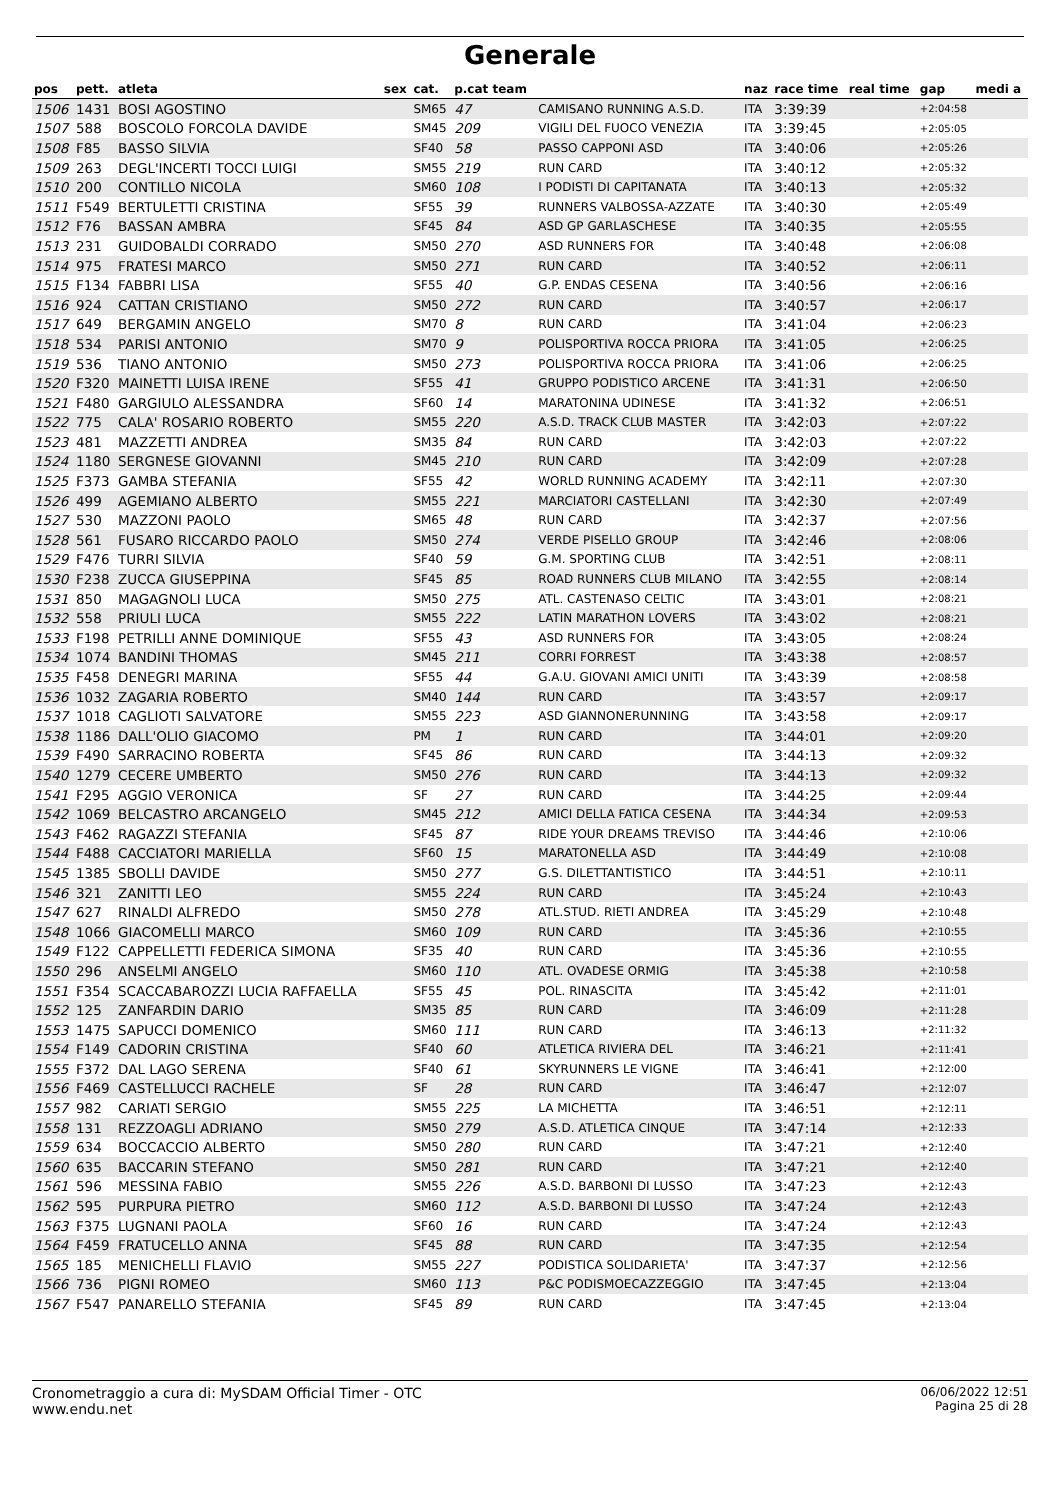Generale
| pos | pett. | atleta | sex | cat. | p.cat team | | naz | race time | real time | gap | medi a |
| --- | --- | --- | --- | --- | --- | --- | --- | --- | --- | --- | --- |
| 1506 | 1431 | BOSI AGOSTINO | | SM65 | 47 | CAMISANO RUNNING A.S.D. | ITA | 3:39:39 | | +2:04:58 | |
| 1507 | 588 | BOSCOLO FORCOLA DAVIDE | | SM45 | 209 | VIGILI DEL FUOCO VENEZIA | ITA | 3:39:45 | | +2:05:05 | |
| 1508 | F85 | BASSO SILVIA | | SF40 | 58 | PASSO CAPPONI ASD | ITA | 3:40:06 | | +2:05:26 | |
| 1509 | 263 | DEGL'INCERTI TOCCI LUIGI | | SM55 | 219 | RUN CARD | ITA | 3:40:12 | | +2:05:32 | |
| 1510 | 200 | CONTILLO NICOLA | | SM60 | 108 | I PODISTI DI CAPITANATA | ITA | 3:40:13 | | +2:05:32 | |
| 1511 | F549 | BERTULETTI CRISTINA | | SF55 | 39 | RUNNERS VALBOSSA-AZZATE | ITA | 3:40:30 | | +2:05:49 | |
| 1512 | F76 | BASSAN AMBRA | | SF45 | 84 | ASD GP GARLASCHESE | ITA | 3:40:35 | | +2:05:55 | |
| 1513 | 231 | GUIDOBALDI CORRADO | | SM50 | 270 | ASD RUNNERS FOR | ITA | 3:40:48 | | +2:06:08 | |
| 1514 | 975 | FRATESI MARCO | | SM50 | 271 | RUN CARD | ITA | 3:40:52 | | +2:06:11 | |
| 1515 | F134 | FABBRI LISA | | SF55 | 40 | G.P. ENDAS CESENA | ITA | 3:40:56 | | +2:06:16 | |
| 1516 | 924 | CATTAN CRISTIANO | | SM50 | 272 | RUN CARD | ITA | 3:40:57 | | +2:06:17 | |
| 1517 | 649 | BERGAMIN ANGELO | | SM70 | 8 | RUN CARD | ITA | 3:41:04 | | +2:06:23 | |
| 1518 | 534 | PARISI ANTONIO | | SM70 | 9 | POLISPORTIVA ROCCA PRIORA | ITA | 3:41:05 | | +2:06:25 | |
| 1519 | 536 | TIANO ANTONIO | | SM50 | 273 | POLISPORTIVA ROCCA PRIORA | ITA | 3:41:06 | | +2:06:25 | |
| 1520 | F320 | MAINETTI LUISA IRENE | | SF55 | 41 | GRUPPO PODISTICO ARCENE | ITA | 3:41:31 | | +2:06:50 | |
| 1521 | F480 | GARGIULO ALESSANDRA | | SF60 | 14 | MARATONINA UDINESE | ITA | 3:41:32 | | +2:06:51 | |
| 1522 | 775 | CALA' ROSARIO ROBERTO | | SM55 | 220 | A.S.D. TRACK CLUB MASTER | ITA | 3:42:03 | | +2:07:22 | |
| 1523 | 481 | MAZZETTI ANDREA | | SM35 | 84 | RUN CARD | ITA | 3:42:03 | | +2:07:22 | |
| 1524 | 1180 | SERGNESE GIOVANNI | | SM45 | 210 | RUN CARD | ITA | 3:42:09 | | +2:07:28 | |
| 1525 | F373 | GAMBA STEFANIA | | SF55 | 42 | WORLD RUNNING ACADEMY | ITA | 3:42:11 | | +2:07:30 | |
| 1526 | 499 | AGEMIANO ALBERTO | | SM55 | 221 | MARCIATORI CASTELLANI | ITA | 3:42:30 | | +2:07:49 | |
| 1527 | 530 | MAZZONI PAOLO | | SM65 | 48 | RUN CARD | ITA | 3:42:37 | | +2:07:56 | |
| 1528 | 561 | FUSARO RICCARDO PAOLO | | SM50 | 274 | VERDE PISELLO GROUP | ITA | 3:42:46 | | +2:08:06 | |
| 1529 | F476 | TURRI SILVIA | | SF40 | 59 | G.M. SPORTING CLUB | ITA | 3:42:51 | | +2:08:11 | |
| 1530 | F238 | ZUCCA GIUSEPPINA | | SF45 | 85 | ROAD RUNNERS CLUB MILANO | ITA | 3:42:55 | | +2:08:14 | |
| 1531 | 850 | MAGAGNOLI LUCA | | SM50 | 275 | ATL. CASTENASO CELTIC | ITA | 3:43:01 | | +2:08:21 | |
| 1532 | 558 | PRIULI LUCA | | SM55 | 222 | LATIN MARATHON LOVERS | ITA | 3:43:02 | | +2:08:21 | |
| 1533 | F198 | PETRILLI ANNE DOMINIQUE | | SF55 | 43 | ASD RUNNERS FOR | ITA | 3:43:05 | | +2:08:24 | |
| 1534 | 1074 | BANDINI THOMAS | | SM45 | 211 | CORRI FORREST | ITA | 3:43:38 | | +2:08:57 | |
| 1535 | F458 | DENEGRI MARINA | | SF55 | 44 | G.A.U. GIOVANI AMICI UNITI | ITA | 3:43:39 | | +2:08:58 | |
| 1536 | 1032 | ZAGARIA ROBERTO | | SM40 | 144 | RUN CARD | ITA | 3:43:57 | | +2:09:17 | |
| 1537 | 1018 | CAGLIOTI SALVATORE | | SM55 | 223 | ASD GIANNONERUNNING | ITA | 3:43:58 | | +2:09:17 | |
| 1538 | 1186 | DALL'OLIO GIACOMO | | PM | 1 | RUN CARD | ITA | 3:44:01 | | +2:09:20 | |
| 1539 | F490 | SARRACINO ROBERTA | | SF45 | 86 | RUN CARD | ITA | 3:44:13 | | +2:09:32 | |
| 1540 | 1279 | CECERE UMBERTO | | SM50 | 276 | RUN CARD | ITA | 3:44:13 | | +2:09:32 | |
| 1541 | F295 | AGGIO VERONICA | | SF | 27 | RUN CARD | ITA | 3:44:25 | | +2:09:44 | |
| 1542 | 1069 | BELCASTRO ARCANGELO | | SM45 | 212 | AMICI DELLA FATICA CESENA | ITA | 3:44:34 | | +2:09:53 | |
| 1543 | F462 | RAGAZZI STEFANIA | | SF45 | 87 | RIDE YOUR DREAMS TREVISO | ITA | 3:44:46 | | +2:10:06 | |
| 1544 | F488 | CACCIATORI MARIELLA | | SF60 | 15 | MARATONELLA ASD | ITA | 3:44:49 | | +2:10:08 | |
| 1545 | 1385 | SBOLLI DAVIDE | | SM50 | 277 | G.S. DILETTANTISTICO | ITA | 3:44:51 | | +2:10:11 | |
| 1546 | 321 | ZANITTI LEO | | SM55 | 224 | RUN CARD | ITA | 3:45:24 | | +2:10:43 | |
| 1547 | 627 | RINALDI ALFREDO | | SM50 | 278 | ATL.STUD. RIETI ANDREA | ITA | 3:45:29 | | +2:10:48 | |
| 1548 | 1066 | GIACOMELLI MARCO | | SM60 | 109 | RUN CARD | ITA | 3:45:36 | | +2:10:55 | |
| 1549 | F122 | CAPPELLETTI FEDERICA SIMONA | | SF35 | 40 | RUN CARD | ITA | 3:45:36 | | +2:10:55 | |
| 1550 | 296 | ANSELMI ANGELO | | SM60 | 110 | ATL. OVADESE ORMIG | ITA | 3:45:38 | | +2:10:58 | |
| 1551 | F354 | SCACCABAROZZI LUCIA RAFFAELLA | | SF55 | 45 | POL. RINASCITA | ITA | 3:45:42 | | +2:11:01 | |
| 1552 | 125 | ZANFARDIN DARIO | | SM35 | 85 | RUN CARD | ITA | 3:46:09 | | +2:11:28 | |
| 1553 | 1475 | SAPUCCI DOMENICO | | SM60 | 111 | RUN CARD | ITA | 3:46:13 | | +2:11:32 | |
| 1554 | F149 | CADORIN CRISTINA | | SF40 | 60 | ATLETICA RIVIERA DEL | ITA | 3:46:21 | | +2:11:41 | |
| 1555 | F372 | DAL LAGO SERENA | | SF40 | 61 | SKYRUNNERS LE VIGNE | ITA | 3:46:41 | | +2:12:00 | |
| 1556 | F469 | CASTELLUCCI RACHELE | | SF | 28 | RUN CARD | ITA | 3:46:47 | | +2:12:07 | |
| 1557 | 982 | CARIATI SERGIO | | SM55 | 225 | LA MICHETTA | ITA | 3:46:51 | | +2:12:11 | |
| 1558 | 131 | REZZOAGLI ADRIANO | | SM50 | 279 | A.S.D. ATLETICA CINQUE | ITA | 3:47:14 | | +2:12:33 | |
| 1559 | 634 | BOCCACCIO ALBERTO | | SM50 | 280 | RUN CARD | ITA | 3:47:21 | | +2:12:40 | |
| 1560 | 635 | BACCARIN STEFANO | | SM50 | 281 | RUN CARD | ITA | 3:47:21 | | +2:12:40 | |
| 1561 | 596 | MESSINA FABIO | | SM55 | 226 | A.S.D. BARBONI DI LUSSO | ITA | 3:47:23 | | +2:12:43 | |
| 1562 | 595 | PURPURA PIETRO | | SM60 | 112 | A.S.D. BARBONI DI LUSSO | ITA | 3:47:24 | | +2:12:43 | |
| 1563 | F375 | LUGNANI PAOLA | | SF60 | 16 | RUN CARD | ITA | 3:47:24 | | +2:12:43 | |
| 1564 | F459 | FRATUCELLO ANNA | | SF45 | 88 | RUN CARD | ITA | 3:47:35 | | +2:12:54 | |
| 1565 | 185 | MENICHELLI FLAVIO | | SM55 | 227 | PODISTICA SOLIDARIETA' | ITA | 3:47:37 | | +2:12:56 | |
| 1566 | 736 | PIGNI ROMEO | | SM60 | 113 | P&C PODISMOECAZZEGGIO | ITA | 3:47:45 | | +2:13:04 | |
| 1567 | F547 | PANARELLO STEFANIA | | SF45 | 89 | RUN CARD | ITA | 3:47:45 | | +2:13:04 | |
Cronometraggio a cura di: MySDAM Official Timer - OTC
www.endu.net
06/06/2022 12:51
Pagina 25 di 28